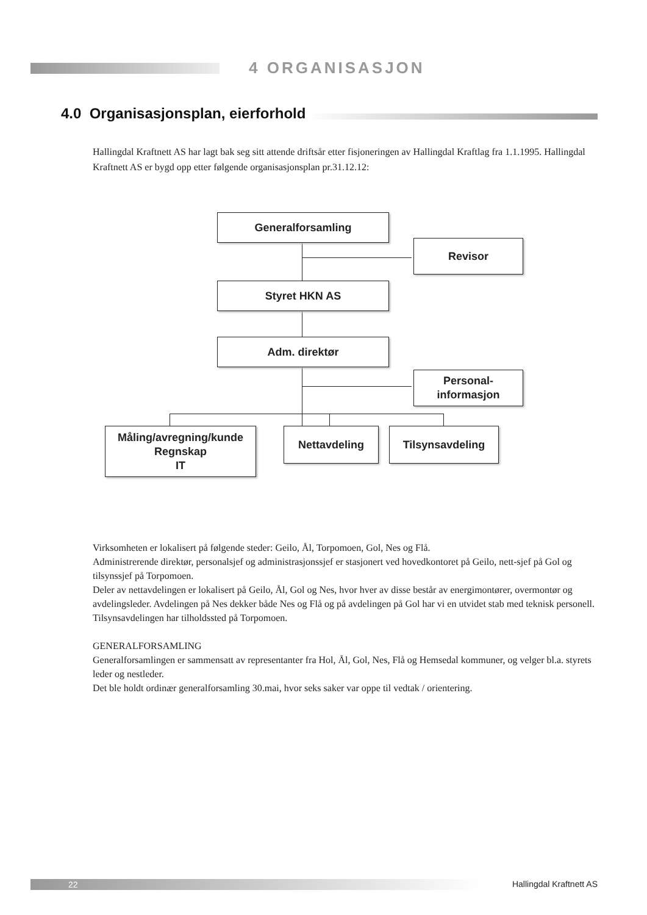4 ORGANISASJON
4.0 Organisasjonsplan, eierforhold
Hallingdal Kraftnett AS har lagt bak seg sitt attende driftsår etter fisjoneringen av Hallingdal Kraftlag fra 1.1.1995. Hallingdal Kraftnett AS er bygd opp etter følgende organisasjonsplan pr.31.12.12:
Generalforsamling
Revisor
Styret HKN AS
Adm. direktør
Personal-
informasjon
Måling/avregning/kunde
Regnskap
IT
Nettavdeling Tilsynsavdeling
Virksomheten er lokalisert på følgende steder: Geilo, Ål, Torpomoen, Gol, Nes og Flå.
Administrerende direktør, personalsjef og administrasjonssjef er stasjonert ved hovedkontoret på Geilo, nett-sjef på Gol og tilsynssjef på Torpomoen.
Deler av nettavdelingen er lokalisert på Geilo, Ål, Gol og Nes, hvor hver av disse består av energimontører, overmontør og avdelingsleder. Avdelingen på Nes dekker både Nes og Flå og på avdelingen på Gol har vi en utvidet stab med teknisk personell.
Tilsynsavdelingen har tilholdssted på Torpomoen.
GENERALFORSAMLING
Generalforsamlingen er sammensatt av representanter fra Hol, Ål, Gol, Nes, Flå og Hemsedal kommuner, og velger bl.a. styrets leder og nestleder.
Det ble holdt ordinær generalforsamling 30.mai, hvor seks saker var oppe til vedtak / orientering.
22 Hallingdal Kraftnett AS